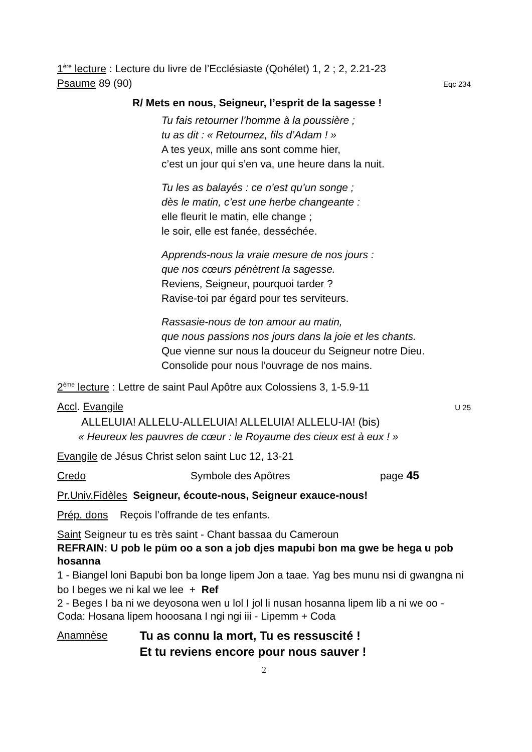1<sup>ère</sup> lecture : Lecture du livre de l’Ecclésiaste (Qohélet) 1, 2 ; 2, 2.21-23
Psaume 89 (90) Eqc 234
R/ Mets en nous, Seigneur, l’esprit de la sagesse !
Tu fais retourner l’homme à la poussière ;
tu as dit : « Retournez, fils d’Adam ! »
A tes yeux, mille ans sont comme hier,
c’est un jour qui s’en va, une heure dans la nuit.
Tu les as balayés : ce n’est qu’un songe ;
dès le matin, c’est une herbe changeante :
elle fleurit le matin, elle change ;
le soir, elle est fanée, desséchée.
Apprends-nous la vraie mesure de nos jours :
que nos cœurs pénètrent la sagesse.
Reviens, Seigneur, pourquoi tarder ?
Ravise-toi par égard pour tes serviteurs.
Rassasie-nous de ton amour au matin,
que nous passions nos jours dans la joie et les chants.
Que vienne sur nous la douceur du Seigneur notre Dieu.
Consolide pour nous l’ouvrage de nos mains.
2<sup>ème</sup> lecture : Lettre de saint Paul Apôtre aux Colossiens 3, 1-5.9-11
Accl. Evangile U 25
ALLELUIA! ALLELU-ALLELUIA! ALLELUIA! ALLELU-IA! (bis)
« Heureux les pauvres de cœur : le Royaume des cieux est à eux ! »
Evangile de Jésus Christ selon saint Luc 12, 13-21
Credo Symbole des Apôtres page 45
Pr.Univ.Fidèles Seigneur, écoute-nous, Seigneur exauce-nous!
Prép. dons Reçois l’offrande de tes enfants.
Saint Seigneur tu es très saint - Chant bassaa du Cameroun
REFRAIN: U pob le püm oo a son a job djes mapubi bon ma gwe be hega u pob hosanna
1 - Biangel loni Bapubi bon ba longe lipem Jon a taae. Yag bes munu nsi di gwangna ni bo I beges we ni kal we lee + Ref
2 - Beges I ba ni we deyosona wen u lol I jol li nusan hosanna lipem lib a ni we oo - Coda: Hosana lipem hooosana I ngi ngi iii - Lipemm + Coda
Anamnèse
Tu as connu la mort, Tu es ressuscité !
Et tu reviens encore pour nous sauver !
2